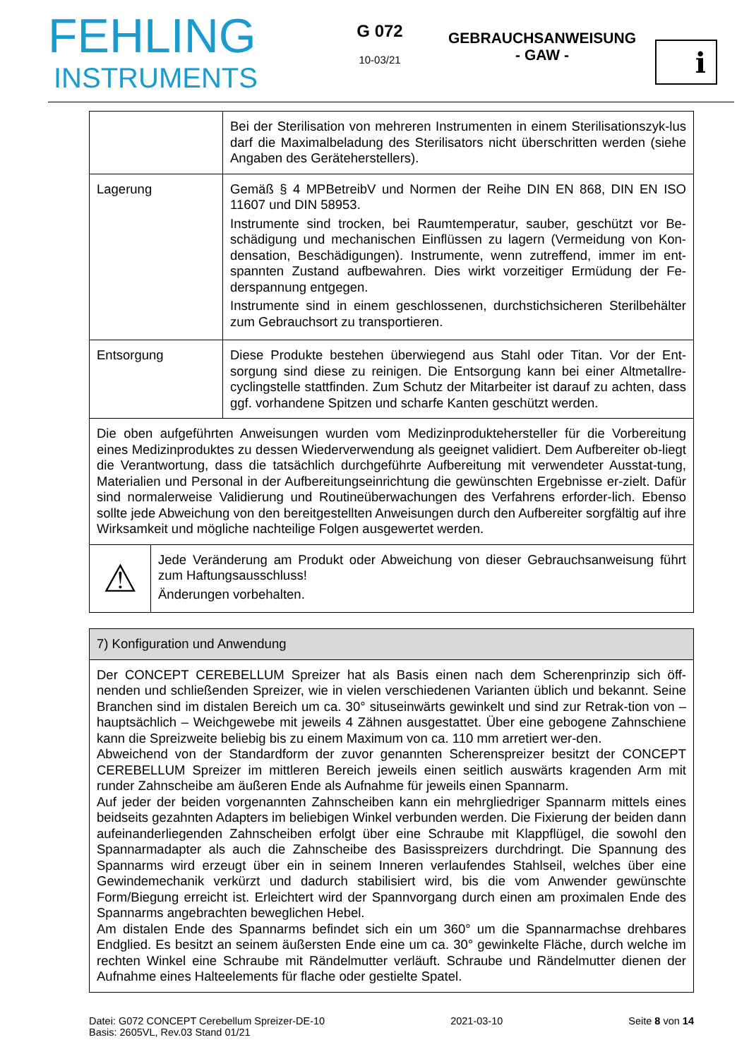FEHLING
INSTRUMENTS
G 072
10-03/21
GEBRAUCHSANWEISUNG
- GAW -
i
| | Bei der Sterilisation von mehreren Instrumenten in einem Sterilisationszyk-lus darf die Maximalbeladung des Sterilisators nicht überschritten werden (siehe Angaben des Geräteherstellers). |
| Lagerung | Gemäß § 4 MPBetreibV und Normen der Reihe DIN EN 868, DIN EN ISO 11607 und DIN 58953. Instrumente sind trocken, bei Raumtemperatur, sauber, geschützt vor Be-schädigung und mechanischen Einflüssen zu lagern (Vermeidung von Kon-densation, Beschädigungen). Instrumente, wenn zutreffend, immer im ent-spannten Zustand aufbewahren. Dies wirkt vorzeitiger Ermüdung der Fe-derspannung entgegen. Instrumente sind in einem geschlossenen, durchstichsicheren Sterilbehälter zum Gebrauchsort zu transportieren. |
| Entsorgung | Diese Produkte bestehen überwiegend aus Stahl oder Titan. Vor der Ent-sorgung sind diese zu reinigen. Die Entsorgung kann bei einer Altmetallre-cyclingstelle stattfinden. Zum Schutz der Mitarbeiter ist darauf zu achten, dass ggf. vorhandene Spitzen und scharfe Kanten geschützt werden. |
| Die oben aufgeführten Anweisungen wurden vom Medizinproduktehersteller für die Vorbereitung eines Medizinproduktes zu dessen Wiederverwendung als geeignet validiert. Dem Aufbereiter ob-liegt die Verantwortung, dass die tatsächlich durchgeführte Aufbereitung mit verwendeter Ausstat-tung, Materialien und Personal in der Aufbereitungseinrichtung die gewünschten Ergebnisse er-zielt. Dafür sind normalerweise Validierung und Routineüberwachungen des Verfahrens erforder-lich. Ebenso sollte jede Abweichung von den bereitgestellten Anweisungen durch den Aufbereiter sorgfältig auf ihre Wirksamkeit und mögliche nachteilige Folgen ausgewertet werden. | |
| ⚠ | Jede Veränderung am Produkt oder Abweichung von dieser Gebrauchsanweisung führt zum Haftungsausschluss! Änderungen vorbehalten. |
| 7) Konfiguration und Anwendung |
| Der CONCEPT CEREBELLUM Spreizer hat als Basis einen nach dem Scherenprinzip sich öff-nenden und schließenden Spreizer, wie in vielen verschiedenen Varianten üblich und bekannt. Seine Branchen sind im distalen Bereich um ca. 30° situseinwärts gewinkelt und sind zur Retrak-tion von – hauptsächlich – Weichgewebe mit jeweils 4 Zähnen ausgestattet. Über eine gebogene Zahnschiene kann die Spreizweite beliebig bis zu einem Maximum von ca. 110 mm arretiert wer-den. Abweichend von der Standardform der zuvor genannten Scherenspreizer besitzt der CONCEPT CEREBELLUM Spreizer im mittleren Bereich jeweils einen seitlich auswärts kragenden Arm mit runder Zahnscheibe am äußeren Ende als Aufnahme für jeweils einen Spannarm. Auf jeder der beiden vorgenannten Zahnscheiben kann ein mehrgliedriger Spannarm mittels eines beidseits gezahnten Adapters im beliebigen Winkel verbunden werden. Die Fixierung der beiden dann aufeinanderliegenden Zahnscheiben erfolgt über eine Schraube mit Klappflügel, die sowohl den Spannarmadapter als auch die Zahnscheibe des Basisspreizers durchdringt. Die Spannung des Spannarms wird erzeugt über ein in seinem Inneren verlaufendes Stahlseil, welches über eine Gewindemechanik verkürzt und dadurch stabilisiert wird, bis die vom Anwender gewünschte Form/Biegung erreicht ist. Erleichtert wird der Spannvorgang durch einen am proximalen Ende des Spannarms angebrachten beweglichen Hebel. Am distalen Ende des Spannarms befindet sich ein um 360° um die Spannarmachse drehbares Endglied. Es besitzt an seinem äußersten Ende eine um ca. 30° gewinkelte Fläche, durch welche im rechten Winkel eine Schraube mit Rändelmutter verläuft. Schraube und Rändelmutter dienen der Aufnahme eines Halteelements für flache oder gestielte Spatel. |
Datei: G072 CONCEPT Cerebellum Spreizer-DE-10
Basis: 2605VL, Rev.03 Stand 01/21
2021-03-10 Seite 8 von 14